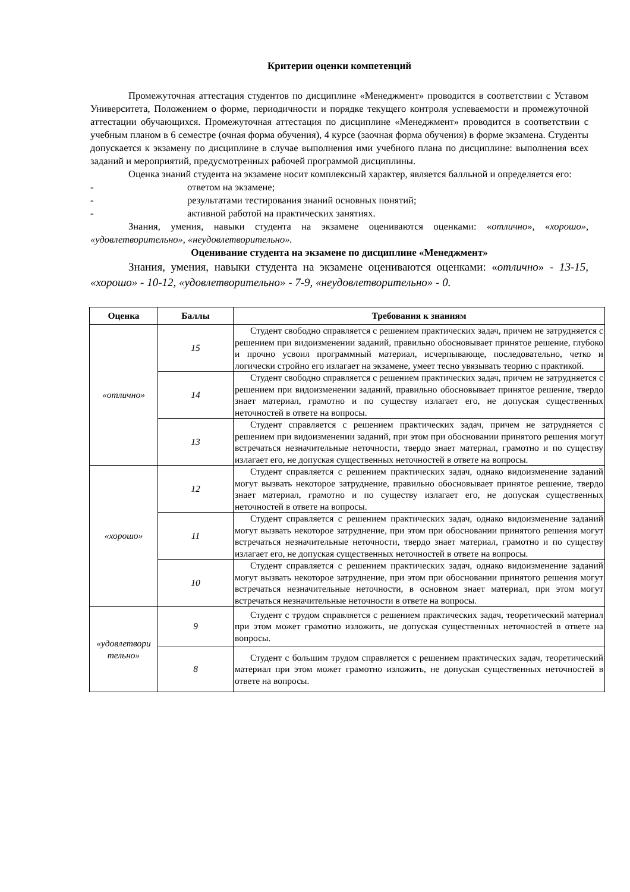Критерии оценки компетенций
Промежуточная аттестация студентов по дисциплине «Менеджмент» проводится в соответствии с Уставом Университета, Положением о форме, периодичности и порядке текущего контроля успеваемости и промежуточной аттестации обучающихся. Промежуточная аттестация по дисциплине «Менеджмент» проводится в соответствии с учебным планом в 6 семестре (очная форма обучения), 4 курсе (заочная форма обучения) в форме экзамена. Студенты допускается к экзамену по дисциплине в случае выполнения ими учебного плана по дисциплине: выполнения всех заданий и мероприятий, предусмотренных рабочей программой дисциплины.
Оценка знаний студента на экзамене носит комплексный характер, является балльной и определяется его:
- ответом на экзамене;
- результатами тестирования знаний основных понятий;
- активной работой на практических занятиях.
Знания, умения, навыки студента на экзамене оцениваются оценками: «отлично», «хорошо», «удовлетворительно», «неудовлетворительно».
Оценивание студента на экзамене по дисциплине «Менеджмент»
Знания, умения, навыки студента на экзамене оцениваются оценками: «отлично» - 13-15, «хорошо» - 10-12, «удовлетворительно» - 7-9, «неудовлетворительно» - 0.
| Оценка | Баллы | Требования к знаниям |
| --- | --- | --- |
| «отлично» | 15 | Студент свободно справляется с решением практических задач, причем не затрудняется с решением при видоизменении заданий, правильно обосновывает принятое решение, глубоко и прочно усвоил программный материал, исчерпывающе, последовательно, четко и логически стройно его излагает на экзамене, умеет тесно увязывать теорию с практикой. |
| | 14 | Студент свободно справляется с решением практических задач, причем не затрудняется с решением при видоизменении заданий, правильно обосновывает принятое решение, твердо знает материал, грамотно и по существу излагает его, не допуская существенных неточностей в ответе на вопросы. |
| | 13 | Студент справляется с решением практических задач, причем не затрудняется с решением при видоизменении заданий, при этом при обосновании принятого решения могут встречаться незначительные неточности, твердо знает материал, грамотно и по существу излагает его, не допуская существенных неточностей в ответе на вопросы. |
| «хорошо» | 12 | Студент справляется с решением практических задач, однако видоизменение заданий могут вызвать некоторое затруднение, правильно обосновывает принятое решение, твердо знает материал, грамотно и по существу излагает его, не допуская существенных неточностей в ответе на вопросы. |
| | 11 | Студент справляется с решением практических задач, однако видоизменение заданий могут вызвать некоторое затруднение, при этом при обосновании принятого решения могут встречаться незначительные неточности, твердо знает материал, грамотно и по существу излагает его, не допуская существенных неточностей в ответе на вопросы. |
| | 10 | Студент справляется с решением практических задач, однако видоизменение заданий могут вызвать некоторое затруднение, при этом при обосновании принятого решения могут встречаться незначительные неточности, в основном знает материал, при этом могут встречаться незначительные неточности в ответе на вопросы. |
| «удовлетвори тельно» | 9 | Студент с трудом справляется с решением практических задач, теоретический материал при этом может грамотно изложить, не допуская существенных неточностей в ответе на вопросы. |
| | 8 | Студент с большим трудом справляется с решением практических задач, теоретический материал при этом может грамотно изложить, не допуская существенных неточностей в ответе на вопросы. |